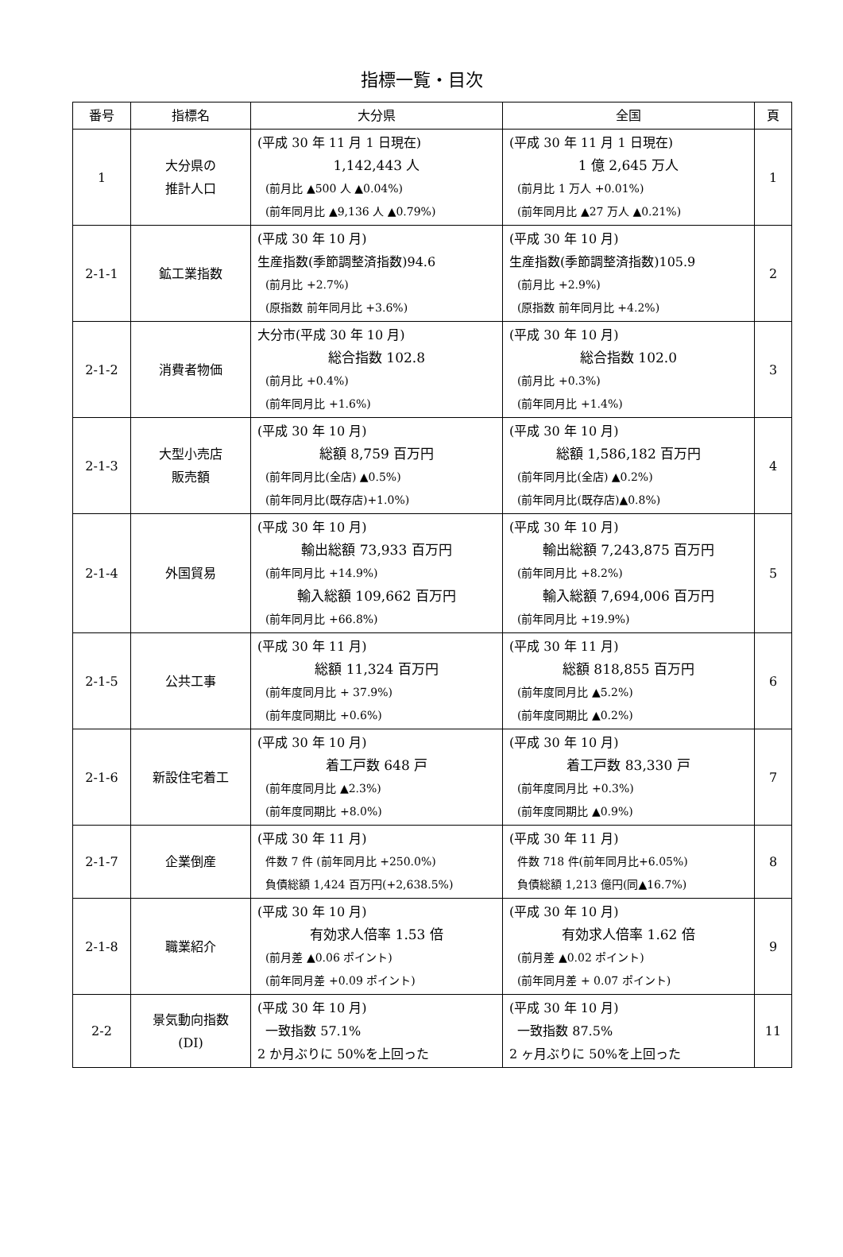指標一覧・目次
| 番号 | 指標名 | 大分県 | 全国 | 頁 |
| --- | --- | --- | --- | --- |
| 1 | 大分県の 推計人口 | (平成 30 年 11 月 1 日現在) 1,142,443 人 (前月比 ▲500 人 ▲0.04%) (前年同月比 ▲9,136 人 ▲0.79%) | (平成 30 年 11 月 1 日現在) 1 億 2,645 万人 (前月比 1 万人 +0.01%) (前年同月比 ▲27 万人 ▲0.21%) | 1 |
| 2-1-1 | 鉱工業指数 | (平成 30 年 10 月) 生産指数(季節調整済指数)94.6 (前月比 +2.7%) (原指数 前年同月比 +3.6%) | (平成 30 年 10 月) 生産指数(季節調整済指数)105.9 (前月比 +2.9%) (原指数 前年同月比 +4.2%) | 2 |
| 2-1-2 | 消費者物価 | 大分市(平成 30 年 10 月) 総合指数 102.8 (前月比 +0.4%) (前年同月比 +1.6%) | (平成 30 年 10 月) 総合指数 102.0 (前月比 +0.3%) (前年同月比 +1.4%) | 3 |
| 2-1-3 | 大型小売店 販売額 | (平成 30 年 10 月) 総額 8,759 百万円 (前年同月比(全店) ▲0.5%) (前年同月比(既存店)+1.0%) | (平成 30 年 10 月) 総額 1,586,182 百万円 (前年同月比(全店) ▲0.2%) (前年同月比(既存店)▲0.8%) | 4 |
| 2-1-4 | 外国貿易 | (平成 30 年 10 月) 輸出総額 73,933 百万円 (前年同月比 +14.9%) 輸入総額 109,662 百万円 (前年同月比 +66.8%) | (平成 30 年 10 月) 輸出総額 7,243,875 百万円 (前年同月比 +8.2%) 輸入総額 7,694,006 百万円 (前年同月比 +19.9%) | 5 |
| 2-1-5 | 公共工事 | (平成 30 年 11 月) 総額 11,324 百万円 (前年度同月比 + 37.9%) (前年度同期比 +0.6%) | (平成 30 年 11 月) 総額 818,855 百万円 (前年度同月比 ▲5.2%) (前年度同期比 ▲0.2%) | 6 |
| 2-1-6 | 新設住宅着工 | (平成 30 年 10 月) 着工戸数 648 戸 (前年度同月比 ▲2.3%) (前年度同期比 +8.0%) | (平成 30 年 10 月) 着工戸数 83,330 戸 (前年度同月比 +0.3%) (前年度同期比 ▲0.9%) | 7 |
| 2-1-7 | 企業倒産 | (平成 30 年 11 月) 件数 7 件 (前年同月比 +250.0%) 負債総額 1,424 百万円(+2,638.5%) | (平成 30 年 11 月) 件数 718 件(前年同月比+6.05%) 負債総額 1,213 億円(同▲16.7%) | 8 |
| 2-1-8 | 職業紹介 | (平成 30 年 10 月) 有効求人倍率 1.53 倍 (前月差 ▲0.06 ポイント) (前年同月差 +0.09 ポイント) | (平成 30 年 10 月) 有効求人倍率 1.62 倍 (前月差 ▲0.02 ポイント) (前年同月差 + 0.07 ポイント) | 9 |
| 2-2 | 景気動向指数 (DI) | (平成 30 年 10 月) 一致指数 57.1% 2 か月ぶりに 50%を上回った | (平成 30 年 10 月) 一致指数 87.5% 2 ヶ月ぶりに 50%を上回った | 11 |